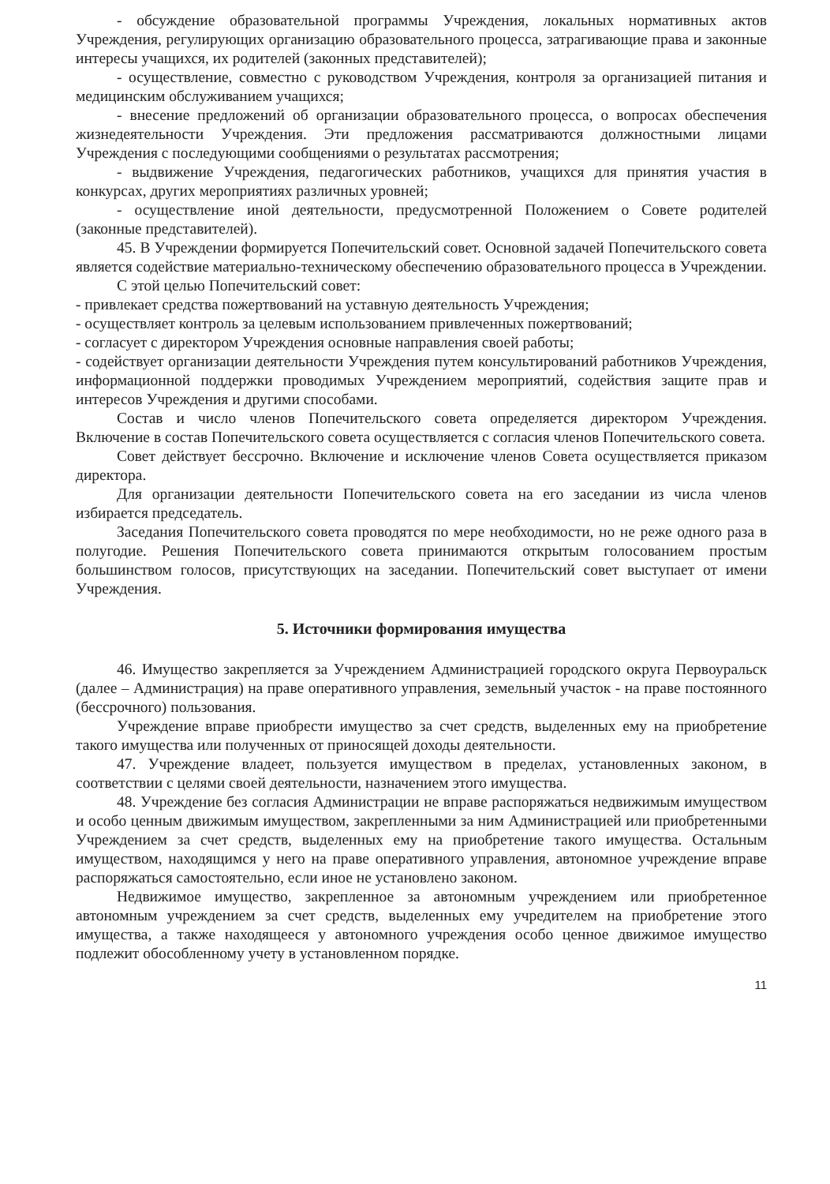- обсуждение образовательной программы Учреждения, локальных нормативных актов Учреждения, регулирующих организацию образовательного процесса, затрагивающие права и законные интересы учащихся, их родителей (законных представителей);
- осуществление, совместно с руководством Учреждения, контроля за организацией питания и медицинским обслуживанием учащихся;
- внесение предложений об организации образовательного процесса, о вопросах обеспечения жизнедеятельности Учреждения. Эти предложения рассматриваются должностными лицами Учреждения с последующими сообщениями о результатах рассмотрения;
- выдвижение Учреждения, педагогических работников, учащихся для принятия участия в конкурсах, других мероприятиях различных уровней;
- осуществление иной деятельности, предусмотренной Положением о Совете родителей (законные представителей).
45. В Учреждении формируется Попечительский совет. Основной задачей Попечительского совета является содействие материально-техническому обеспечению образовательного процесса в Учреждении.
С этой целью Попечительский совет:
- привлекает средства пожертвований на уставную деятельность Учреждения;
- осуществляет контроль за целевым использованием привлеченных пожертвований;
- согласует с директором Учреждения основные направления своей работы;
- содействует организации деятельности Учреждения путем консультирований работников Учреждения, информационной поддержки проводимых Учреждением мероприятий, содействия защите прав и интересов Учреждения и другими способами.
Состав и число членов Попечительского совета определяется директором Учреждения. Включение в состав Попечительского совета осуществляется с согласия членов Попечительского совета.
Совет действует бессрочно. Включение и исключение членов Совета осуществляется приказом директора.
Для организации деятельности Попечительского совета на его заседании из числа членов избирается председатель.
Заседания Попечительского совета проводятся по мере необходимости, но не реже одного раза в полугодие. Решения Попечительского совета принимаются открытым голосованием простым большинством голосов, присутствующих на заседании. Попечительский совет выступает от имени Учреждения.
5. Источники формирования имущества
46. Имущество закрепляется за Учреждением Администрацией городского округа Первоуральск (далее – Администрация) на праве оперативного управления, земельный участок - на праве постоянного (бессрочного) пользования.
Учреждение вправе приобрести имущество за счет средств, выделенных ему на приобретение такого имущества или полученных от приносящей доходы деятельности.
47. Учреждение владеет, пользуется имуществом в пределах, установленных законом, в соответствии с целями своей деятельности, назначением этого имущества.
48. Учреждение без согласия Администрации не вправе распоряжаться недвижимым имуществом и особо ценным движимым имуществом, закрепленными за ним Администрацией или приобретенными Учреждением за счет средств, выделенных ему на приобретение такого имущества. Остальным имуществом, находящимся у него на праве оперативного управления, автономное учреждение вправе распоряжаться самостоятельно, если иное не установлено законом.
Недвижимое имущество, закрепленное за автономным учреждением или приобретенное автономным учреждением за счет средств, выделенных ему учредителем на приобретение этого имущества, а также находящееся у автономного учреждения особо ценное движимое имущество подлежит обособленному учету в установленном порядке.
11